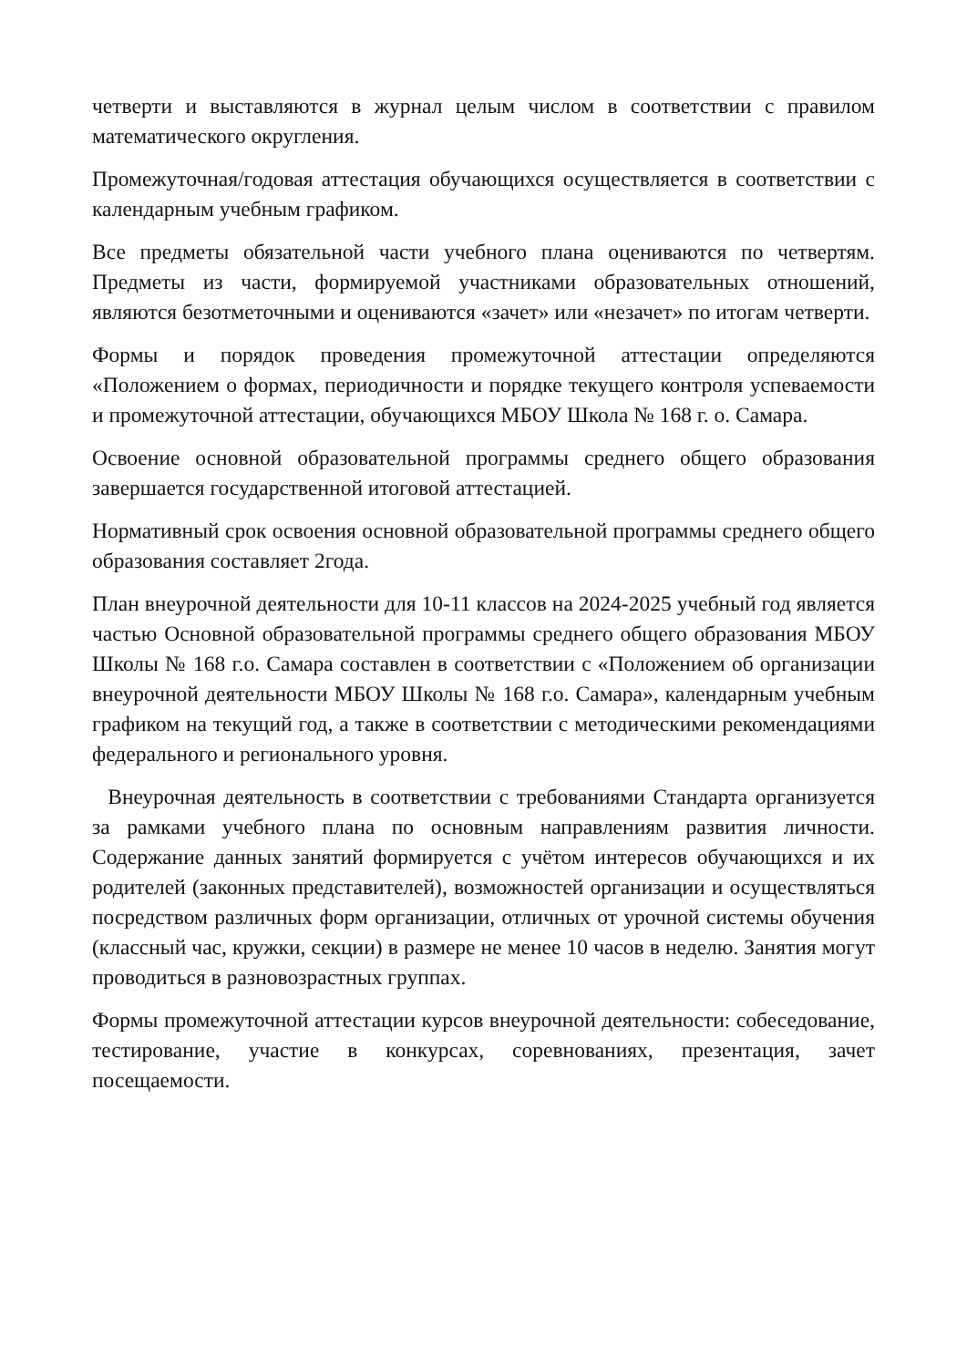четверти и выставляются в журнал целым числом в соответствии с правилом математического округления.
Промежуточная/годовая аттестация обучающихся осуществляется в соответствии с календарным учебным графиком.
Все предметы обязательной части учебного плана оцениваются по четвертям. Предметы из части, формируемой участниками образовательных отношений, являются безотметочными и оцениваются «зачет» или «незачет» по итогам четверти.
Формы и порядок проведения промежуточной аттестации определяются «Положением о формах, периодичности и порядке текущего контроля успеваемости и промежуточной аттестации, обучающихся МБОУ Школа № 168 г. о. Самара.
Освоение основной образовательной программы среднего общего образования завершается государственной итоговой аттестацией.
Нормативный срок освоения основной образовательной программы среднего общего образования составляет 2года.
План внеурочной деятельности для 10-11 классов на 2024-2025 учебный год является частью Основной образовательной программы среднего общего образования МБОУ Школы № 168 г.о. Самара составлен в соответствии с «Положением об организации внеурочной деятельности МБОУ Школы № 168 г.о. Самара», календарным учебным графиком на текущий год, а также в соответствии с методическими рекомендациями федерального и регионального уровня.
Внеурочная деятельность в соответствии с требованиями Стандарта организуется за рамками учебного плана по основным направлениям развития личности. Содержание данных занятий формируется с учётом интересов обучающихся и их родителей (законных представителей), возможностей организации и осуществляться посредством различных форм организации, отличных от урочной системы обучения (классный час, кружки, секции) в размере не менее 10 часов в неделю. Занятия могут проводиться в разновозрастных группах.
Формы промежуточной аттестации курсов внеурочной деятельности: собеседование, тестирование, участие в конкурсах, соревнованиях, презентация, зачет посещаемости.